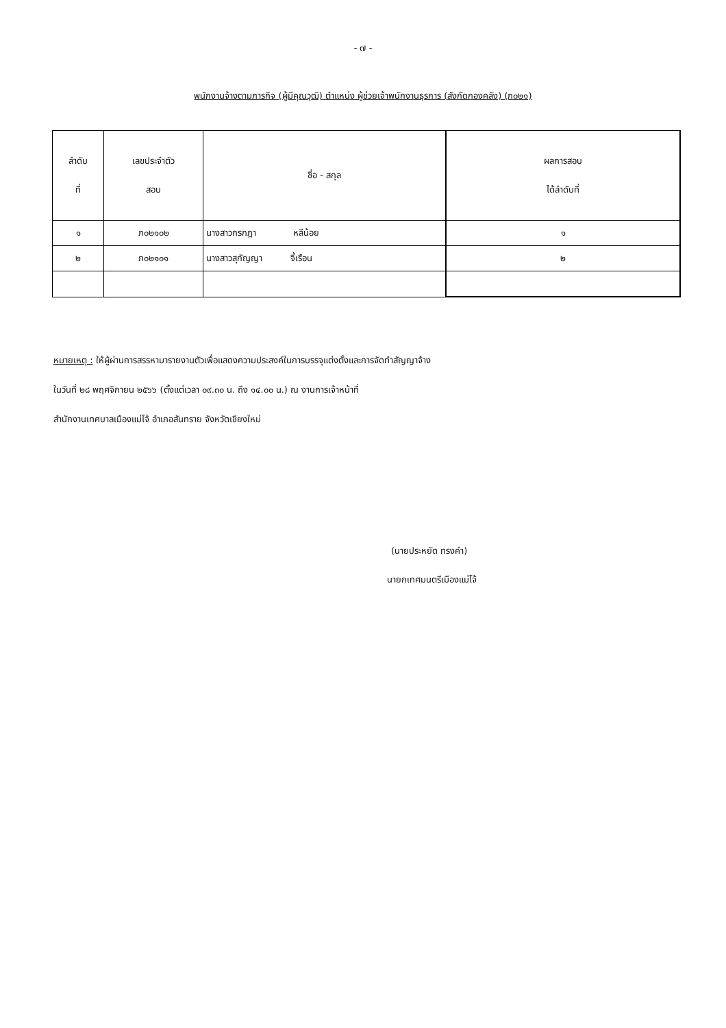- ๗ -
พนักงานจ้างตามภารกิจ (ผู้มีคุณวุฒิ) ตำแหน่ง ผู้ช่วยเจ้าพนักงานธุรการ (สังกัดกองคลัง) (ภ๐๒๑)
| ลำดับ ที่ | เลขประจำตัว สอบ | ชื่อ - สกุล | ผลการสอบ ได้ลำดับที่ |
| --- | --- | --- | --- |
| ๑ | ภ๐๒๑๐๒ | นางสาวกรกฎา หลีน้อย | ๑ |
| ๒ | ภ๐๒๑๐๑ | นางสาวสุกัญญา จี้เรือน | ๒ |
หมายเหตุ : ให้ผู้ผ่านการสรรหามารายงานตัวเพื่อแสดงความประสงค์ในการบรรจุแต่งตั้งและการจัดทำสัญญาจ้าง
ในวันที่ ๒๘ พฤศจิกายน ๒๕๖๖ (ตั้งแต่เวลา ๐๙.๓๐ น. ถึง ๑๔.๐๐ น.) ณ งานการเจ้าหน้าที่
สำนักงานเทศบาลเมืองแม่โจ้ อำเภอสันทราย จังหวัดเชียงใหม่
(นายประหยัด ทรงคำ)
นายกเทศมนตรีเมืองแม่โจ้